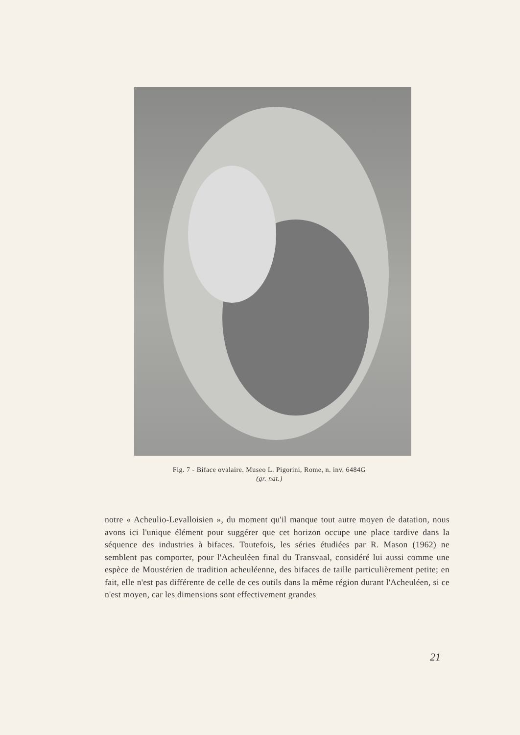Fig. 7 - Biface ovalaire. Museo L. Pigorini, Rome, n. inv. 6484G
(gr. nat.)
notre « Acheulio-Levalloisien », du moment qu'il manque tout autre moyen de datation, nous avons ici l'unique élément pour suggérer que cet horizon occupe une place tardive dans la séquence des industries à bifaces. Toutefois, les séries étudiées par R. Mason (1962) ne semblent pas comporter, pour l'Acheuléen final du Transvaal, considéré lui aussi comme une espèce de Moustérien de tradition acheuléenne, des bifaces de taille particulièrement petite; en fait, elle n'est pas différente de celle de ces outils dans la même région durant l'Acheuléen, si ce n'est moyen, car les dimensions sont effectivement grandes
21